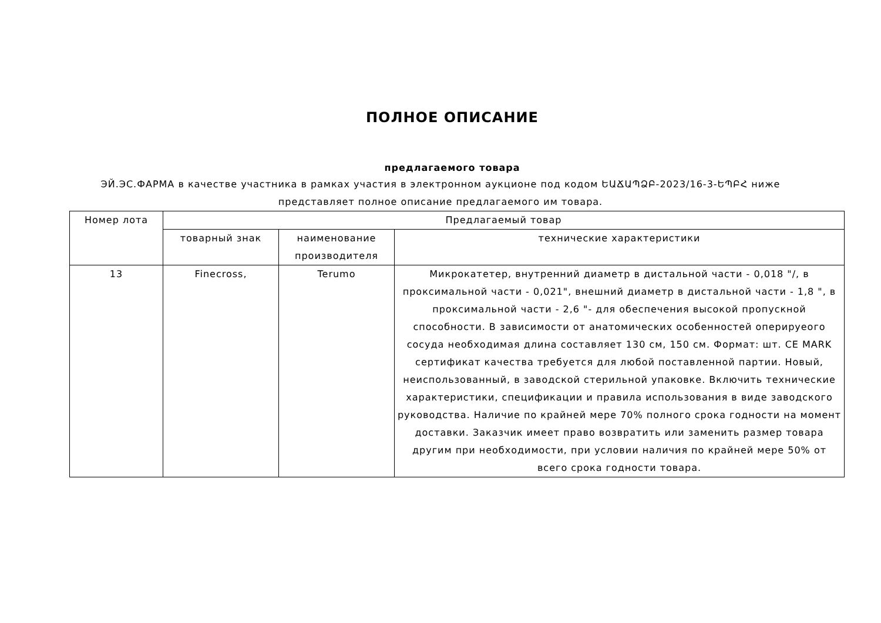ПОЛНОЕ ОПИСАНИЕ
предлагаемого товара
ЭЙ.ЭС.ФАРМА в качестве участника в рамках участия в электронном аукционе под кодом ԵԱՃԱՊՁԲ-2023/16-3-ԵՊԲՀ ниже представляет полное описание предлагаемого им товара.
| Номер лота | Предлагаемый товар | | |
| --- | --- | --- | --- |
| | товарный знак | наименование производителя | технические характеристики |
| 13 | Finecross, | Terumo | Микрокатетер, внутренний диаметр в дистальной части - 0,018 "/, в проксимальной части - 0,021", внешний диаметр в дистальной части - 1,8 ", в проксимальной части - 2,6 "- для обеспечения высокой пропускной способности. В зависимости от анатомических особенностей оперируеого сосуда необходимая длина составляет 130 см, 150 см. Формат: шт. CE MARK сертификат качества требуется для любой поставленной партии. Новый, неиспользованный, в заводской стерильной упаковке. Включить технические характеристики, спецификации и правила использования в виде заводского руководства. Наличие по крайней мере 70% полного срока годности на момент доставки. Заказчик имеет право возвратить или заменить размер товара другим при необходимости, при условии наличия по крайней мере 50% от всего срока годности товара. |